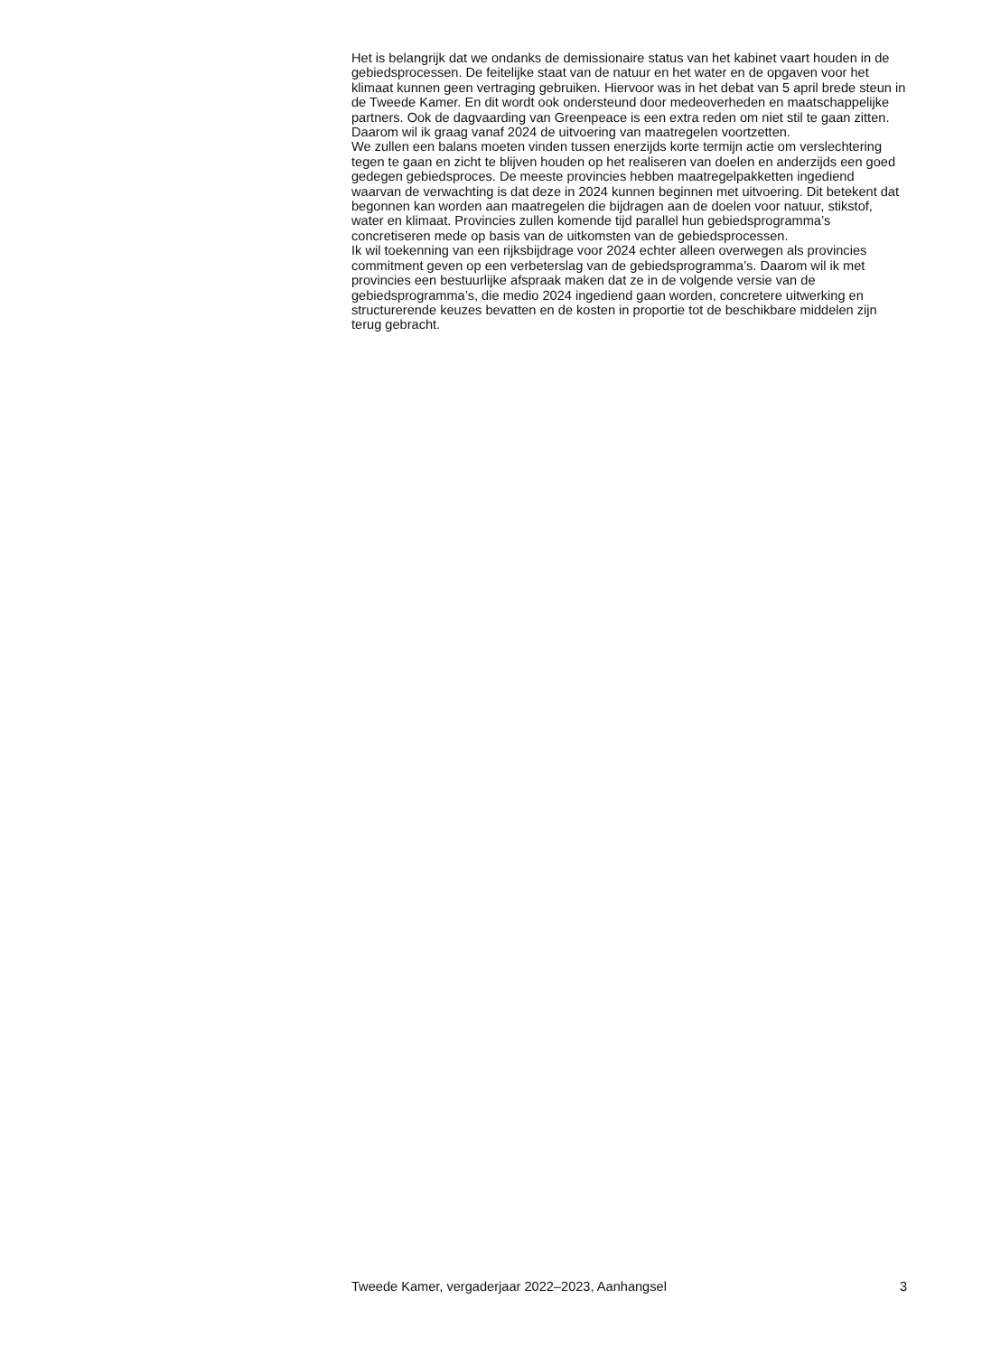Het is belangrijk dat we ondanks de demissionaire status van het kabinet vaart houden in de gebiedsprocessen. De feitelijke staat van de natuur en het water en de opgaven voor het klimaat kunnen geen vertraging gebruiken. Hiervoor was in het debat van 5 april brede steun in de Tweede Kamer. En dit wordt ook ondersteund door medeoverheden en maatschappelijke partners. Ook de dagvaarding van Greenpeace is een extra reden om niet stil te gaan zitten. Daarom wil ik graag vanaf 2024 de uitvoering van maatregelen voortzetten.
We zullen een balans moeten vinden tussen enerzijds korte termijn actie om verslechtering tegen te gaan en zicht te blijven houden op het realiseren van doelen en anderzijds een goed gedegen gebiedsproces. De meeste provincies hebben maatregelpakketten ingediend waarvan de verwachting is dat deze in 2024 kunnen beginnen met uitvoering. Dit betekent dat begonnen kan worden aan maatregelen die bijdragen aan de doelen voor natuur, stikstof, water en klimaat. Provincies zullen komende tijd parallel hun gebiedsprogramma’s concretiseren mede op basis van de uitkomsten van de gebiedsprocessen.
Ik wil toekenning van een rijksbijdrage voor 2024 echter alleen overwegen als provincies commitment geven op een verbeterslag van de gebiedsprogramma’s. Daarom wil ik met provincies een bestuurlijke afspraak maken dat ze in de volgende versie van de gebiedsprogramma’s, die medio 2024 ingediend gaan worden, concretere uitwerking en structurerende keuzes bevatten en de kosten in proportie tot de beschikbare middelen zijn terug gebracht.
Tweede Kamer, vergaderjaar 2022–2023, Aanhangsel 3